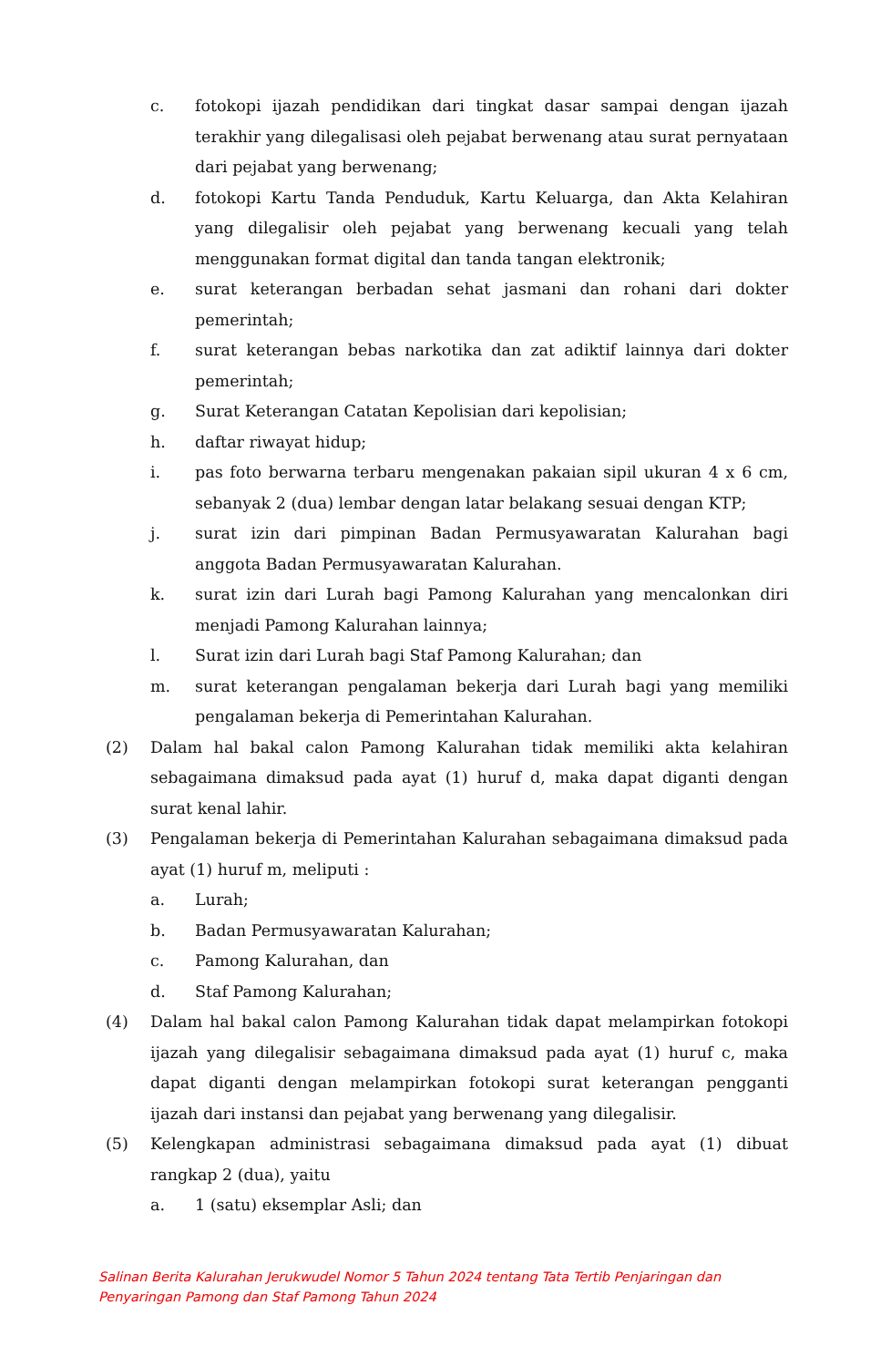c. fotokopi ijazah pendidikan dari tingkat dasar sampai dengan ijazah terakhir yang dilegalisasi oleh pejabat berwenang atau surat pernyataan dari pejabat yang berwenang;
d. fotokopi Kartu Tanda Penduduk, Kartu Keluarga, dan Akta Kelahiran yang dilegalisir oleh pejabat yang berwenang kecuali yang telah menggunakan format digital dan tanda tangan elektronik;
e. surat keterangan berbadan sehat jasmani dan rohani dari dokter pemerintah;
f. surat keterangan bebas narkotika dan zat adiktif lainnya dari dokter pemerintah;
g. Surat Keterangan Catatan Kepolisian dari kepolisian;
h. daftar riwayat hidup;
i. pas foto berwarna terbaru mengenakan pakaian sipil ukuran 4 x 6 cm, sebanyak 2 (dua) lembar dengan latar belakang sesuai dengan KTP;
j. surat izin dari pimpinan Badan Permusyawaratan Kalurahan bagi anggota Badan Permusyawaratan Kalurahan.
k. surat izin dari Lurah bagi Pamong Kalurahan yang mencalonkan diri menjadi Pamong Kalurahan lainnya;
l. Surat izin dari Lurah bagi Staf Pamong Kalurahan; dan
m. surat keterangan pengalaman bekerja dari Lurah bagi yang memiliki pengalaman bekerja di Pemerintahan Kalurahan.
(2) Dalam hal bakal calon Pamong Kalurahan tidak memiliki akta kelahiran sebagaimana dimaksud pada ayat (1) huruf d, maka dapat diganti dengan surat kenal lahir.
(3) Pengalaman bekerja di Pemerintahan Kalurahan sebagaimana dimaksud pada ayat (1) huruf m, meliputi :
a. Lurah;
b. Badan Permusyawaratan Kalurahan;
c. Pamong Kalurahan, dan
d. Staf Pamong Kalurahan;
(4) Dalam hal bakal calon Pamong Kalurahan tidak dapat melampirkan fotokopi ijazah yang dilegalisir sebagaimana dimaksud pada ayat (1) huruf c, maka dapat diganti dengan melampirkan fotokopi surat keterangan pengganti ijazah dari instansi dan pejabat yang berwenang yang dilegalisir.
(5) Kelengkapan administrasi sebagaimana dimaksud pada ayat (1) dibuat rangkap 2 (dua), yaitu
a. 1 (satu) eksemplar Asli; dan
Salinan Berita Kalurahan Jerukwudel Nomor 5 Tahun 2024 tentang Tata Tertib Penjaringan dan
Penyaringan Pamong dan Staf Pamong Tahun 2024